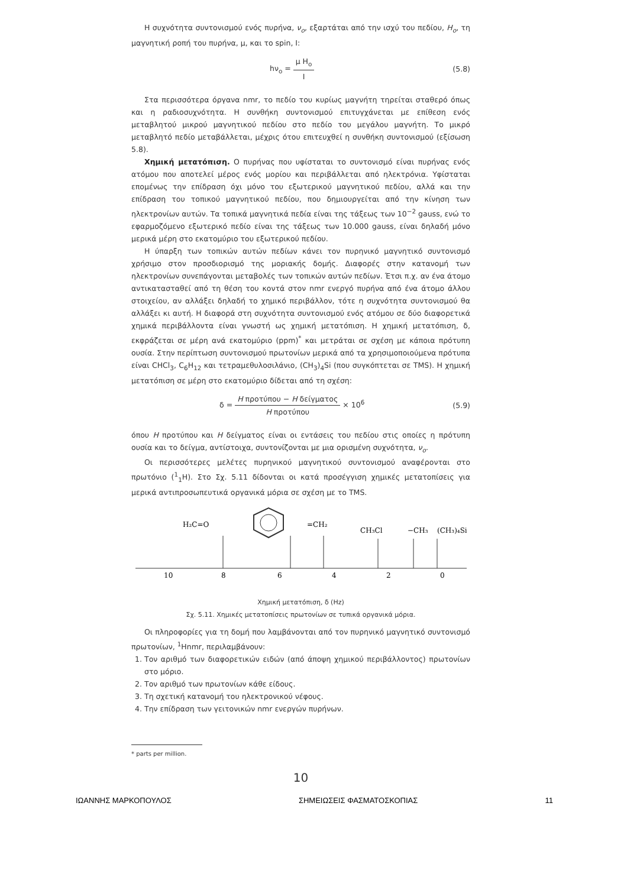Η συχνότητα συντονισμού ενός πυρήνα, ν<sub>o</sub>, εξαρτάται από την ισχύ του πεδίου, H<sub>o</sub>, τη μαγνητική ροπή του πυρήνα, μ, και το spin, I:
hν<sub>o</sub> = μ H<sub>o</sub> I (5.8)
Στα περισσότερα όργανα nmr, το πεδίο του κυρίως μαγνήτη τηρείται σταθερό όπως και η ραδιοσυχνότητα. Η συνθήκη συντονισμού επιτυγχάνεται με επίθεση ενός μεταβλητού μικρού μαγνητικού πεδίου στο πεδίο του μεγάλου μαγνήτη. Το μικρό μεταβλητό πεδίο μεταβάλλεται, μέχρις ότου επιτευχθεί η συνθήκη συντονισμού (εξίσωση 5.8).
Χημική μετατόπιση. Ο πυρήνας που υφίσταται το συντονισμό είναι πυρήνας ενός ατόμου που αποτελεί μέρος ενός μορίου και περιβάλλεται από ηλεκτρόνια. Υφίσταται επομένως την επίδραση όχι μόνο του εξωτερικού μαγνητικού πεδίου, αλλά και την επίδραση του τοπικού μαγνητικού πεδίου, που δημιουργείται από την κίνηση των ηλεκτρονίων αυτών. Τα τοπικά μαγνητικά πεδία είναι της τάξεως των 10<sup>−2</sup> gauss, ενώ το εφαρμοζόμενο εξωτερικό πεδίο είναι της τάξεως των 10.000 gauss, είναι δηλαδή μόνο μερικά μέρη στο εκατομύριο του εξωτερικού πεδίου.
Η ύπαρξη των τοπικών αυτών πεδίων κάνει τον πυρηνικό μαγνητικό συντονισμό χρήσιμο στον προσδιορισμό της μοριακής δομής. Διαφορές στην κατανομή των ηλεκτρονίων συνεπάγονται μεταβολές των τοπικών αυτών πεδίων. Έτσι π.χ. αν ένα άτομο αντικατασταθεί από τη θέση του κοντά στον nmr ενεργό πυρήνα από ένα άτομο άλλου στοιχείου, αν αλλάξει δηλαδή το χημικό περιβάλλον, τότε η συχνότητα συντονισμού θα αλλάξει κι αυτή. Η διαφορά στη συχνότητα συντονισμού ενός ατόμου σε δύο διαφορετικά χημικά περιβάλλοντα είναι γνωστή ως χημική μετατόπιση. Η χημική μετατόπιση, δ, εκφράζεται σε μέρη ανά εκατομύριο (ppm)<sup>*</sup> και μετράται σε σχέση με κάποια πρότυπη ουσία. Στην περίπτωση συντονισμού πρωτονίων μερικά από τα χρησιμοποιούμενα πρότυπα είναι CHCl<sub>3</sub>, C<sub>6</sub>H<sub>12</sub> και τετραμεθυλοσιλάνιο, (CH<sub>3</sub>)<sub>4</sub>Si (που συγκόπτεται σε TMS). Η χημική μετατόπιση σε μέρη στο εκατομύριο δίδεται από τη σχέση:
δ = H προτύπου − H δείγματος H προτύπου × 10<sup>6</sup> (5.9)
όπου H προτύπου και H δείγματος είναι οι εντάσεις του πεδίου στις οποίες η πρότυπη ουσία και το δείγμα, αντίστοιχα, συντονίζονται με μια ορισμένη συχνότητα, ν<sub>o</sub>.
Οι περισσότερες μελέτες πυρηνικού μαγνητικού συντονισμού αναφέρονται στο πρωτόνιο (<sup>1</sup><sub>1</sub>H). Στο Σχ. 5.11 δίδονται οι κατά προσέγγιση χημικές μετατοπίσεις για μερικά αντιπροσωπευτικά οργανικά μόρια σε σχέση με το TMS.
H₂C=O
=CH₂
CH₃Cl
−CH₃
(CH₃)₄Si
10
8
6
4
2
0
Χημική μετατόπιση, δ (Hz)
Σχ. 5.11. Χημικές μετατοπίσεις πρωτονίων σε τυπικά οργανικά μόρια.
Οι πληροφορίες για τη δομή που λαμβάνονται από τον πυρηνικό μαγνητικό συντονισμό πρωτονίων, <sup>1</sup>Hnmr, περιλαμβάνουν:
1. Τον αριθμό των διαφορετικών ειδών (από άποψη χημικού περιβάλλοντος) πρωτονίων στο μόριο.
2. Τον αριθμό των πρωτονίων κάθε είδους.
3. Τη σχετική κατανομή του ηλεκτρονικού νέφους.
4. Την επίδραση των γειτονικών nmr ενεργών πυρήνων.
* parts per million.
10
ΙΩΑΝΝΗΣ ΜΑΡΚΟΠΟΥΛΟΣ ΣΗΜΕΙΩΣΕΙΣ ΦΑΣΜΑΤΟΣΚΟΠΙΑΣ 11